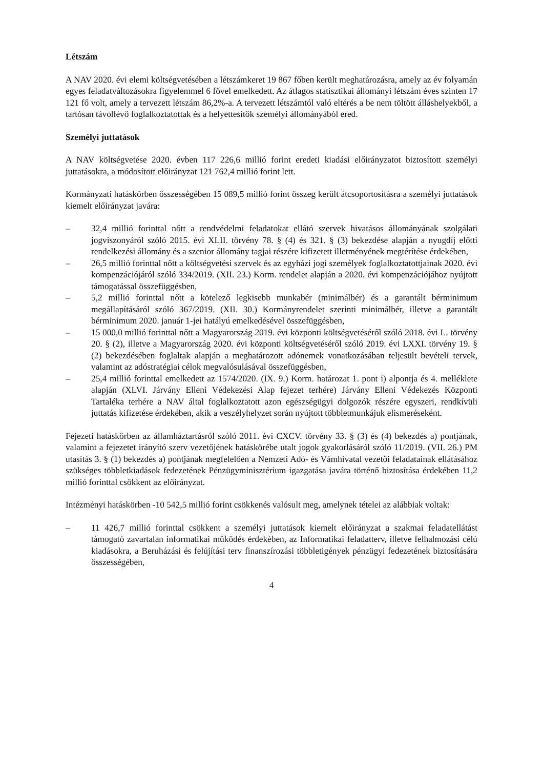Létszám
A NAV 2020. évi elemi költségvetésében a létszámkeret 19 867 főben került meghatározásra, amely az év folyamán egyes feladatváltozásokra figyelemmel 6 fővel emelkedett. Az átlagos statisztikai állományi létszám éves szinten 17 121 fő volt, amely a tervezett létszám 86,2%-a. A tervezett létszámtól való eltérés a be nem töltött álláshelyekből, a tartósan távollévő foglalkoztatottak és a helyettesítők személyi állományából ered.
Személyi juttatások
A NAV költségvetése 2020. évben 117 226,6 millió forint eredeti kiadási előirányzatot biztosított személyi juttatásokra, a módosított előirányzat 121 762,4 millió forint lett.
Kormányzati hatáskörben összességében 15 089,5 millió forint összeg került átcsoportosításra a személyi juttatások kiemelt előirányzat javára:
– 32,4 millió forinttal nőtt a rendvédelmi feladatokat ellátó szervek hivatásos állományának szolgálati jogviszonyáról szóló 2015. évi XLII. törvény 78. § (4) és 321. § (3) bekezdése alapján a nyugdíj előtti rendelkezési állomány és a szenior állomány tagjai részére kifizetett illetményének megtérítése érdekében,
– 26,5 millió forinttal nőtt a költségvetési szervek és az egyházi jogi személyek foglalkoztatottjainak 2020. évi kompenzációjáról szóló 334/2019. (XII. 23.) Korm. rendelet alapján a 2020. évi kompenzációjához nyújtott támogatással összefüggésben,
– 5,2 millió forinttal nőtt a kötelező legkisebb munkabér (minimálbér) és a garantált bérminimum megállapításáról szóló 367/2019. (XII. 30.) Kormányrendelet szerinti minimálbér, illetve a garantált bérminimum 2020. január 1-jei hatályú emelkedésével összefüggésben,
– 15 000,0 millió forinttal nőtt a Magyarország 2019. évi központi költségvetéséről szóló 2018. évi L. törvény 20. § (2), illetve a Magyarország 2020. évi központi költségvetéséről szóló 2019. évi LXXI. törvény 19. § (2) bekezdésében foglaltak alapján a meghatározott adónemek vonatkozásában teljesült bevételi tervek, valamint az adóstratégiai célok megvalósulásával összefüggésben,
– 25,4 millió forinttal emelkedett az 1574/2020. (IX. 9.) Korm. határozat 1. pont i) alpontja és 4. melléklete alapján (XLVI. Járvány Elleni Védekezési Alap fejezet terhére) Járvány Elleni Védekezés Központi Tartaléka terhére a NAV által foglalkoztatott azon egészségügyi dolgozók részére egyszeri, rendkívüli juttatás kifizetése érdekében, akik a veszélyhelyzet során nyújtott többletmunkájuk elismeréseként.
Fejezeti hatáskörben az államháztartásról szóló 2011. évi CXCV. törvény 33. § (3) és (4) bekezdés a) pontjának, valamint a fejezetet irányító szerv vezetőjének hatáskörébe utalt jogok gyakorlásáról szóló 11/2019. (VII. 26.) PM utasítás 3. § (1) bekezdés a) pontjának megfelelően a Nemzeti Adó- és Vámhivatal vezetői feladatainak ellátásához szükséges többletkiadások fedezetének Pénzügyminisztérium igazgatása javára történő biztosítása érdekében 11,2 millió forinttal csökkent az előirányzat.
Intézményi hatáskörben -10 542,5 millió forint csökkenés valósult meg, amelynek tételei az alábbiak voltak:
– 11 426,7 millió forinttal csökkent a személyi juttatások kiemelt előirányzat a szakmai feladatellátást támogató zavartalan informatikai működés érdekében, az Informatikai feladatterv, illetve felhalmozási célú kiadásokra, a Beruházási és felújítási terv finanszírozási többletigények pénzügyi fedezetének biztosítására összességében,
4